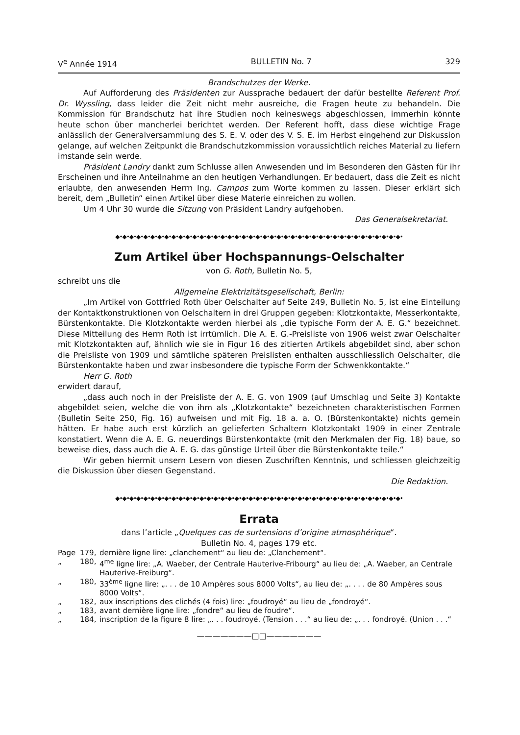V<sup>e</sup> Année 1914 BULLETIN No. 7 329
Brandschutzes der Werke.
Auf Aufforderung des Präsidenten zur Aussprache bedauert der dafür bestellte Referent Prof. Dr. Wyssling, dass leider die Zeit nicht mehr ausreiche, die Fragen heute zu behandeln. Die Kommission für Brandschutz hat ihre Studien noch keineswegs abgeschlossen, immerhin könnte heute schon über mancherlei berichtet werden. Der Referent hofft, dass diese wichtige Frage anlässlich der Generalversammlung des S. E. V. oder des V. S. E. im Herbst eingehend zur Diskussion gelange, auf welchen Zeitpunkt die Brandschutzkommission voraussichtlich reiches Material zu liefern imstande sein werde.
Präsident Landry dankt zum Schlusse allen Anwesenden und im Besonderen den Gästen für ihr Erscheinen und ihre Anteilnahme an den heutigen Verhandlungen. Er bedauert, dass die Zeit es nicht erlaubte, den anwesenden Herrn Ing. Campos zum Worte kommen zu lassen. Dieser erklärt sich bereit, dem „Bulletin“ einen Artikel über diese Materie einreichen zu wollen.
Um 4 Uhr 30 wurde die Sitzung von Präsident Landry aufgehoben.
Das Generalsekretariat.
◆•◆•◆•◆•◆•◆•◆•◆•◆•◆•◆•◆•◆•◆•◆•◆•◆•◆•◆•◆•◆•◆•◆•◆•◆•◆•◆•◆•◆•◆•◆•◆•◆•◆•◆•◆•◆•◆•◆•◆•◆•
Zum Artikel über Hochspannungs-Oelschalter
von G. Roth, Bulletin No. 5,
schreibt uns die
Allgemeine Elektrizitätsgesellschaft, Berlin:
„Im Artikel von Gottfried Roth über Oelschalter auf Seite 249, Bulletin No. 5, ist eine Einteilung der Kontaktkonstruktionen von Oelschaltern in drei Gruppen gegeben: Klotzkontakte, Messerkontakte, Bürstenkontakte. Die Klotzkontakte werden hierbei als „die typische Form der A. E. G.“ bezeichnet. Diese Mitteilung des Herrn Roth ist irrtümlich. Die A. E. G.-Preisliste von 1906 weist zwar Oelschalter mit Klotzkontakten auf, ähnlich wie sie in Figur 16 des zitierten Artikels abgebildet sind, aber schon die Preisliste von 1909 und sämtliche späteren Preislisten enthalten ausschliesslich Oelschalter, die Bürstenkontakte haben und zwar insbesondere die typische Form der Schwenkkontakte.“
Herr G. Roth
erwidert darauf,
„dass auch noch in der Preisliste der A. E. G. von 1909 (auf Umschlag und Seite 3) Kontakte abgebildet seien, welche die von ihm als „Klotzkontakte“ bezeichneten charakteristischen Formen (Bulletin Seite 250, Fig. 16) aufweisen und mit Fig. 18 a. a. O. (Bürstenkontakte) nichts gemein hätten. Er habe auch erst kürzlich an gelieferten Schaltern Klotzkontakt 1909 in einer Zentrale konstatiert. Wenn die A. E. G. neuerdings Bürstenkontakte (mit den Merkmalen der Fig. 18) baue, so beweise dies, dass auch die A. E. G. das günstige Urteil über die Bürstenkontakte teile.“
Wir geben hiermit unsern Lesern von diesen Zuschriften Kenntnis, und schliessen gleichzeitig die Diskussion über diesen Gegenstand.
Die Redaktion.
◆•◆•◆•◆•◆•◆•◆•◆•◆•◆•◆•◆•◆•◆•◆•◆•◆•◆•◆•◆•◆•◆•◆•◆•◆•◆•◆•◆•◆•◆•◆•◆•◆•◆•◆•◆•◆•◆•◆•◆•◆•
Errata
dans l’article „Quelques cas de surtensions d’origine atmosphérique“.
Bulletin No. 4, pages 179 etc.
Page 179, dernière ligne lire: „clanchement“ au lieu de: „Clanchement“.
„ 180, 4<sup>me</sup> ligne lire: „A. Waeber, der Centrale Hauterive-Fribourg“ au lieu de: „A. Waeber, an Centrale Hauterive-Freiburg“.
„ 180, 33<sup>ème</sup> ligne lire: „. . . de 10 Ampères sous 8000 Volts“, au lieu de: „. . . . de 80 Ampères sous 8000 Volts“.
„ 182, aux inscriptions des clichés (4 fois) lire: „foudroyé“ au lieu de „fondroyé“.
„ 183, avant dernière ligne lire: „fondre“ au lieu de foudre“.
„ 184, inscription de la figure 8 lire: „. . . foudroyé. (Tension . . .“ au lieu de: „. . . fondroyé. (Union . . .“
———————□□———————